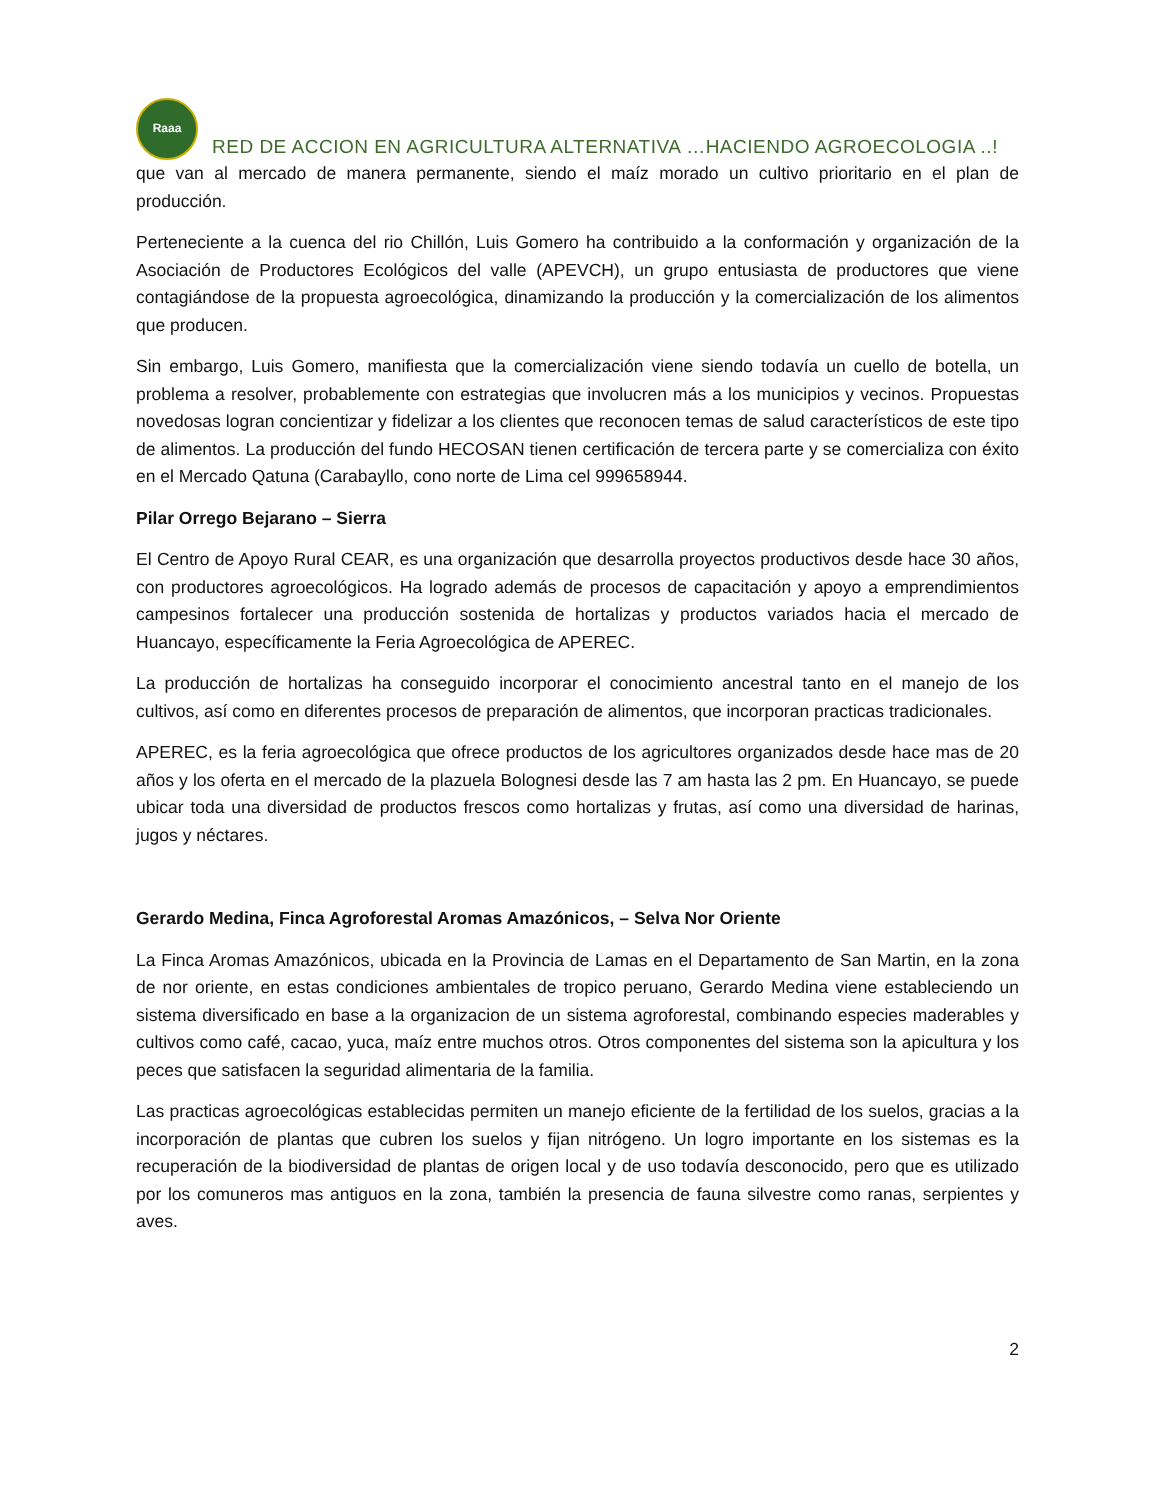Raaa
RED DE ACCION EN AGRICULTURA ALTERNATIVA …HACIENDO AGROECOLOGIA ..!
que van al mercado de manera permanente, siendo el maíz morado un cultivo prioritario en el plan de producción.
Perteneciente a la cuenca del rio Chillón, Luis Gomero ha contribuido a la conformación y organización de la Asociación de Productores Ecológicos del valle (APEVCH), un grupo entusiasta de productores que viene contagiándose de la propuesta agroecológica, dinamizando la producción y la comercialización de los alimentos que producen.
Sin embargo, Luis Gomero, manifiesta que la comercialización viene siendo todavía un cuello de botella, un problema a resolver, probablemente con estrategias que involucren más a los municipios y vecinos. Propuestas novedosas logran concientizar y fidelizar a los clientes que reconocen temas de salud característicos de este tipo de alimentos. La producción del fundo HECOSAN tienen certificación de tercera parte y se comercializa con éxito en el Mercado Qatuna (Carabayllo, cono norte de Lima cel 999658944.
Pilar Orrego Bejarano – Sierra
El Centro de Apoyo Rural CEAR, es una organización que desarrolla proyectos productivos desde hace 30 años, con productores agroecológicos. Ha logrado además de procesos de capacitación y apoyo a emprendimientos campesinos fortalecer una producción sostenida de hortalizas y productos variados hacia el mercado de Huancayo, específicamente la Feria Agroecológica de APEREC.
La producción de hortalizas ha conseguido incorporar el conocimiento ancestral tanto en el manejo de los cultivos, así como en diferentes procesos de preparación de alimentos, que incorporan practicas tradicionales.
APEREC, es la feria agroecológica que ofrece productos de los agricultores organizados desde hace mas de 20 años y los oferta en el mercado de la plazuela Bolognesi desde las 7 am hasta las 2 pm. En Huancayo, se puede ubicar toda una diversidad de productos frescos como hortalizas y frutas, así como una diversidad de harinas, jugos y néctares.
Gerardo Medina, Finca Agroforestal Aromas Amazónicos, – Selva Nor Oriente
La Finca Aromas Amazónicos, ubicada en la Provincia de Lamas en el Departamento de San Martin, en la zona de nor oriente, en estas condiciones ambientales de tropico peruano, Gerardo Medina viene estableciendo un sistema diversificado en base a la organizacion de un sistema agroforestal, combinando especies maderables y cultivos como café, cacao, yuca, maíz entre muchos otros. Otros componentes del sistema son la apicultura y los peces que satisfacen la seguridad alimentaria de la familia.
Las practicas agroecológicas establecidas permiten un manejo eficiente de la fertilidad de los suelos, gracias a la incorporación de plantas que cubren los suelos y fijan nitrógeno. Un logro importante en los sistemas es la recuperación de la biodiversidad de plantas de origen local y de uso todavía desconocido, pero que es utilizado por los comuneros mas antiguos en la zona, también la presencia de fauna silvestre como ranas, serpientes y aves.
2